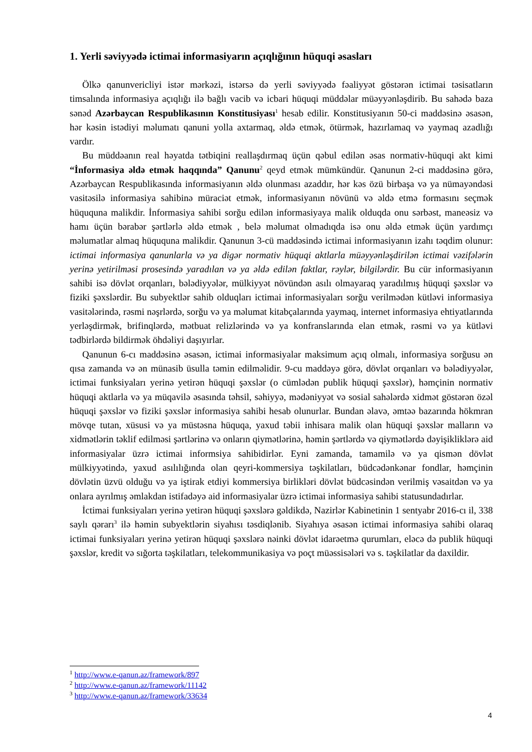1. Yerli səviyyədə ictimai informasiyarın açıqlığının hüquqi əsasları
Ölkə qanunvericliyi istər mərkəzi, istərsə də yerli səviyyədə fəaliyyət göstərən ictimai təsisatların timsalında informasiya açıqlığı ilə bağlı vacib və icbari hüquqi müddəlar müəyyənləşdirib. Bu sahədə baza sənəd Azərbaycan Respublikasının Konstitusiyası<sup>1</sup> hesab edilir. Konstitusiyanın 50-ci maddəsinə əsasən, hər kəsin istədiyi məlumatı qanuni yolla axtarmaq, əldə etmək, ötürmək, hazırlamaq və yaymaq azadlığı vardır.
Bu müddəanın real həyatda tətbiqini reallaşdırmaq üçün qəbul edilən əsas normativ-hüquqi akt kimi “İnformasiya əldə etmək haqqında” Qanunu<sup>2</sup> qeyd etmək mümkündür. Qanunun 2-ci maddəsinə görə, Azərbaycan Respublikasında informasiyanın əldə olunması azaddır, hər kəs özü birbaşa və ya nümayəndəsi vasitəsilə informasiya sahibinə müraciət etmək, informasiyanın növünü və əldə etmə formasını seçmək hüququna malikdir. İnformasiya sahibi sorğu edilən informasiyaya malik olduqda onu sərbəst, maneəsiz və hamı üçün bərabər şərtlərlə əldə etmək , belə məlumat olmadıqda isə onu əldə etmək üçün yardımçı məlumatlar almaq hüququna malikdir. Qanunun 3-cü maddəsində ictimai informasiyanın izahı təqdim olunur: ictimai informasiya qanunlarla və ya digər normativ hüquqi aktlarla müəyyənləşdirilən ictimai vəzifələrin yerinə yetirilməsi prosesində yaradılan və ya əldə edilən faktlar, rəylər, bilgilərdir. Bu cür informasiyanın sahibi isə dövlət orqanları, bələdiyyələr, mülkiyyət növündən asılı olmayaraq yaradılmış hüquqi şəxslər və fiziki şəxslərdir. Bu subyektlər sahib olduqları ictimai informasiyaları sorğu verilmədən kütləvi informasiya vasitələrində, rəsmi nəşrlərdə, sorğu və ya məlumat kitabçalarında yaymaq, internet informasiya ehtiyatlarında yerləşdirmək, brifinqlərdə, mətbuat relizlərində və ya konfranslarında elan etmək, rəsmi və ya kütləvi tədbirlərdə bildirmək öhdəliyi daşıyırlar.
Qanunun 6-cı maddəsinə əsasən, ictimai informasiyalar maksimum açıq olmalı, informasiya sorğusu ən qısa zamanda və ən münasib üsulla təmin edilməlidir. 9-cu maddəyə görə, dövlət orqanları və bələdiyyələr, ictimai funksiyaları yerinə yetirən hüquqi şəxslər (o cümlədən publik hüquqi şəxslər), həmçinin normativ hüquqi aktlarla və ya müqavilə əsasında təhsil, səhiyyə, mədəniyyət və sosial sahələrdə xidmət göstərən özəl hüquqi şəxslər və fiziki şəxslər informasiya sahibi hesab olunurlar. Bundan əlavə, əmtəə bazarında hökmran mövqe tutan, xüsusi və ya müstəsna hüquqa, yaxud təbii inhisara malik olan hüquqi şəxslər malların və xidmətlərin təklif edilməsi şərtlərinə və onların qiymətlərinə, həmin şərtlərdə və qiymətlərdə dəyişikliklərə aid informasiyalar üzrə ictimai informsiya sahibidirlər. Eyni zamanda, tamamilə və ya qismən dövlət mülkiyyətində, yaxud asılılığında olan qeyri-kommersiya təşkilatları, büdcədənkənar fondlar, həmçinin dövlətin üzvü olduğu və ya iştirak etdiyi kommersiya birlikləri dövlət büdcəsindən verilmiş vəsaitdən və ya onlara ayrılmış əmlakdan istifadəyə aid informasiyalar üzrə ictimai informasiya sahibi statusundadırlar.
İctimai funksiyaları yerinə yetirən hüquqi şəxslərə gəldikdə, Nazirlər Kabinetinin 1 sentyabr 2016-cı il, 338 saylı qərarı<sup>3</sup> ilə həmin subyektlərin siyahısı təsdiqlənib. Siyahıya əsasən ictimai informasiya sahibi olaraq ictimai funksiyaları yerinə yetirən hüquqi şəxslərə nəinki dövlət idarəetmə qurumları, eləcə də publik hüquqi şəxslər, kredit və sığorta təşkilatları, telekommunikasiya və poçt müəssisələri və s. təşkilatlar da daxildir.
<sup>1</sup> http://www.e-qanun.az/framework/897
<sup>2</sup> http://www.e-qanun.az/framework/11142
<sup>3</sup> http://www.e-qanun.az/framework/33634
4